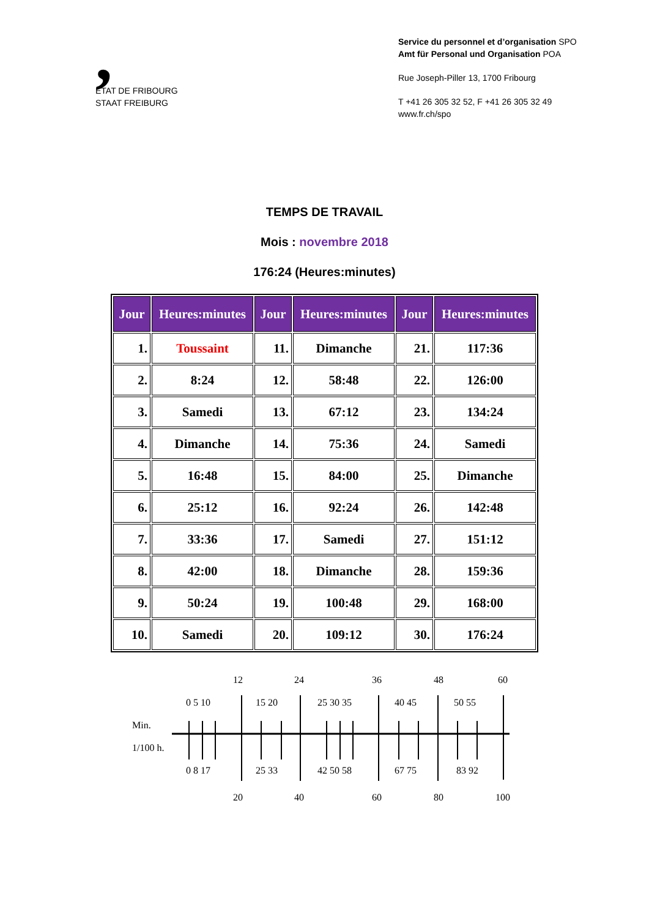,
ETAT DE FRIBOURG
STAAT FREIBURG
Service du personnel et d’organisation SPO
Amt für Personal und Organisation POA
Rue Joseph-Piller 13, 1700 Fribourg
T +41 26 305 32 52, F +41 26 305 32 49
www.fr.ch/spo
TEMPS DE TRAVAIL
Mois : novembre 2018
176:24 (Heures:minutes)
| Jour | Heures:minutes | Jour | Heures:minutes | Jour | Heures:minutes |
| --- | --- | --- | --- | --- | --- |
| 1. | Toussaint | 11. | Dimanche | 21. | 117:36 |
| 2. | 8:24 | 12. | 58:48 | 22. | 126:00 |
| 3. | Samedi | 13. | 67:12 | 23. | 134:24 |
| 4. | Dimanche | 14. | 75:36 | 24. | Samedi |
| 5. | 16:48 | 15. | 84:00 | 25. | Dimanche |
| 6. | 25:12 | 16. | 92:24 | 26. | 142:48 |
| 7. | 33:36 | 17. | Samedi | 27. | 151:12 |
| 8. | 42:00 | 18. | Dimanche | 28. | 159:36 |
| 9. | 50:24 | 19. | 100:48 | 29. | 168:00 |
| 10. | Samedi | 20. | 109:12 | 30. | 176:24 |
12
24
36
48
60
0 5 10
15 20
25 30 35
40 45
50 55
Min.
1/100 h.
0 8 17
25 33
42 50 58
67 75
83 92
20
40
60
80
100